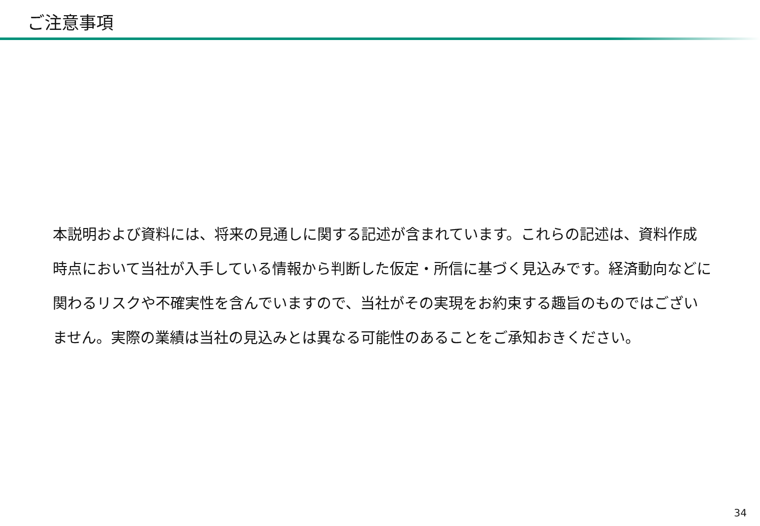ご注意事項
本説明および資料には、将来の見通しに関する記述が含まれています。これらの記述は、資料作成時点において当社が入手している情報から判断した仮定・所信に基づく見込みです。経済動向などに関わるリスクや不確実性を含んでいますので、当社がその実現をお約束する趣旨のものではございません。実際の業績は当社の見込みとは異なる可能性のあることをご承知おきください。
34